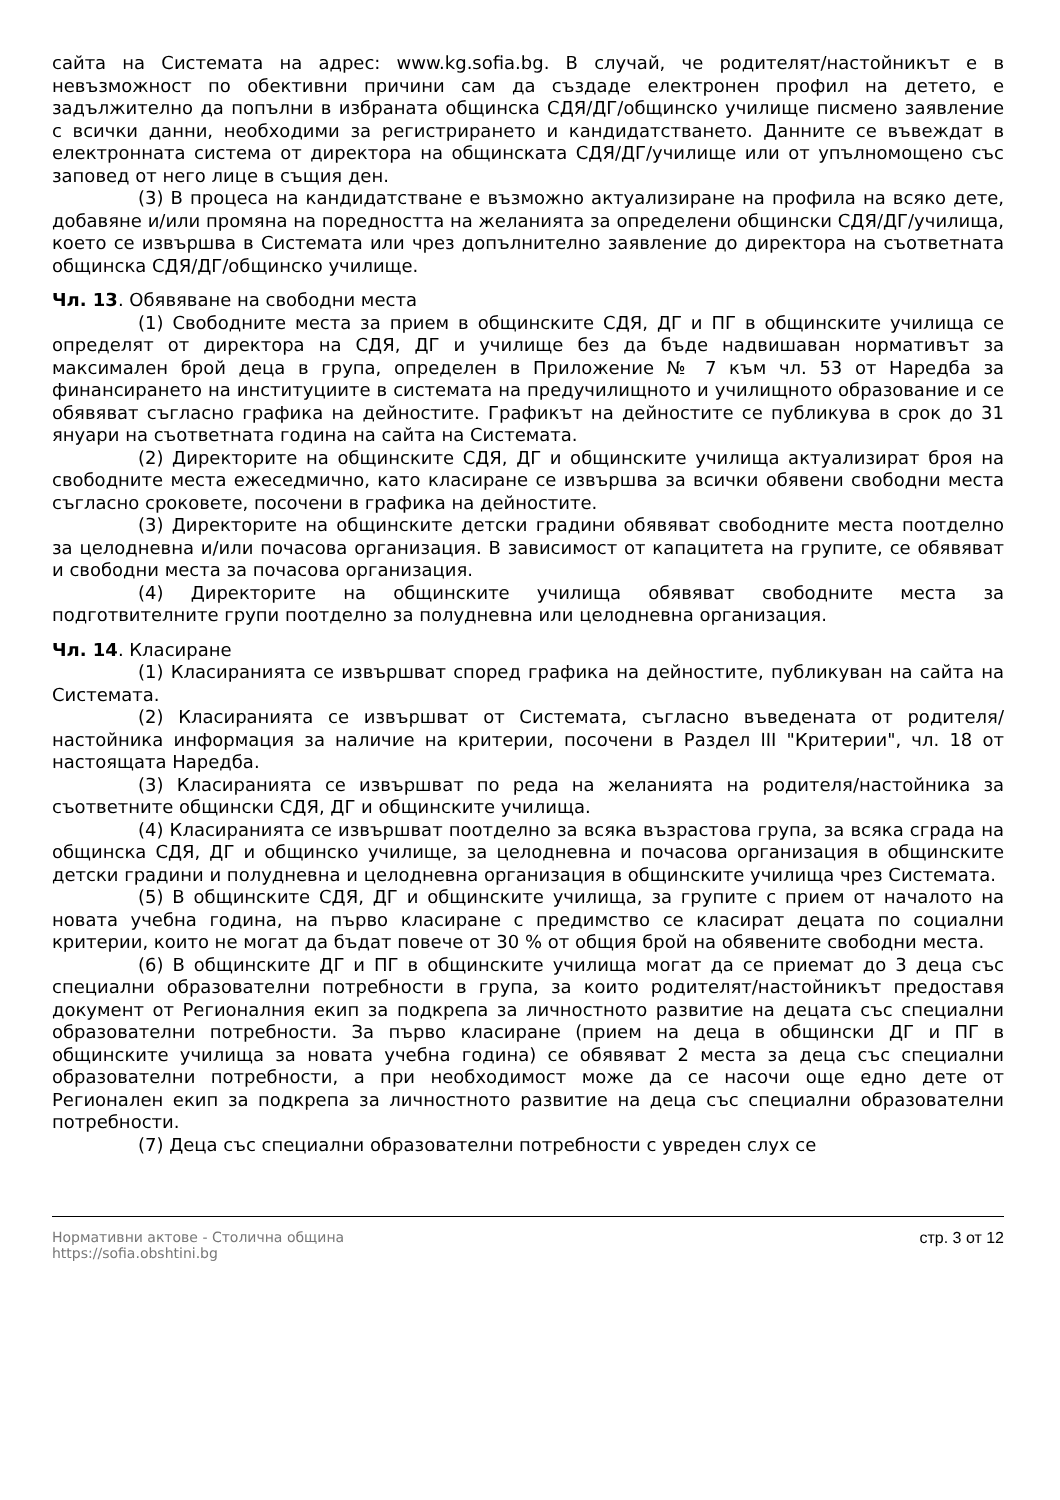сайта на Системата на адрес: www.kg.sofia.bg. В случай, че родителят/настойникът е в невъзможност по обективни причини сам да създаде електронен профил на детето, е задължително да попълни в избраната общинска СДЯ/ДГ/общинско училище писмено заявление с всички данни, необходими за регистрирането и кандидатстването. Данните се въвеждат в електронната система от директора на общинската СДЯ/ДГ/училище или от упълномощено със заповед от него лице в същия ден.
(3) В процеса на кандидатстване е възможно актуализиране на профила на всяко дете, добавяне и/или промяна на поредността на желанията за определени общински СДЯ/ДГ/училища, което се извършва в Системата или чрез допълнително заявление до директора на съответната общинска СДЯ/ДГ/общинско училище.
Чл. 13. Обявяване на свободни места
(1) Свободните места за прием в общинските СДЯ, ДГ и ПГ в общинските училища се определят от директора на СДЯ, ДГ и училище без да бъде надвишаван нормативът за максимален брой деца в група, определен в Приложение № 7 към чл. 53 от Наредба за финансирането на институциите в системата на предучилищното и училищното образование и се обявяват съгласно графика на дейностите. Графикът на дейностите се публикува в срок до 31 януари на съответната година на сайта на Системата.
(2) Директорите на общинските СДЯ, ДГ и общинските училища актуализират броя на свободните места ежеседмично, като класиране се извършва за всички обявени свободни места съгласно сроковете, посочени в графика на дейностите.
(3) Директорите на общинските детски градини обявяват свободните места поотделно за целодневна и/или почасова организация. В зависимост от капацитета на групите, се обявяват и свободни места за почасова организация.
(4) Директорите на общинските училища обявяват свободните места за подготвителните групи поотделно за полудневна или целодневна организация.
Чл. 14. Класиране
(1) Класиранията се извършват според графика на дейностите, публикуван на сайта на Системата.
(2) Класиранията се извършват от Системата, съгласно въведената от родителя/настойника информация за наличие на критерии, посочени в Раздел III "Критерии", чл. 18 от настоящата Наредба.
(3) Класиранията се извършват по реда на желанията на родителя/настойника за съответните общински СДЯ, ДГ и общинските училища.
(4) Класиранията се извършват поотделно за всяка възрастова група, за всяка сграда на общинска СДЯ, ДГ и общинско училище, за целодневна и почасова организация в общинските детски градини и полудневна и целодневна организация в общинските училища чрез Системата.
(5) В общинските СДЯ, ДГ и общинските училища, за групите с прием от началото на новата учебна година, на първо класиране с предимство се класират децата по социални критерии, които не могат да бъдат повече от 30 % от общия брой на обявените свободни места.
(6) В общинските ДГ и ПГ в общинските училища могат да се приемат до 3 деца със специални образователни потребности в група, за които родителят/настойникът предоставя документ от Регионалния екип за подкрепа за личностното развитие на децата със специални образователни потребности. За първо класиране (прием на деца в общински ДГ и ПГ в общинските училища за новата учебна година) се обявяват 2 места за деца със специални образователни потребности, а при необходимост може да се насочи още едно дете от Регионален екип за подкрепа за личностното развитие на деца със специални образователни потребности.
(7) Деца със специални образователни потребности с увреден слух се
Нормативни актове - Столична община
https://sofia.obshtini.bg
стр. 3 от 12